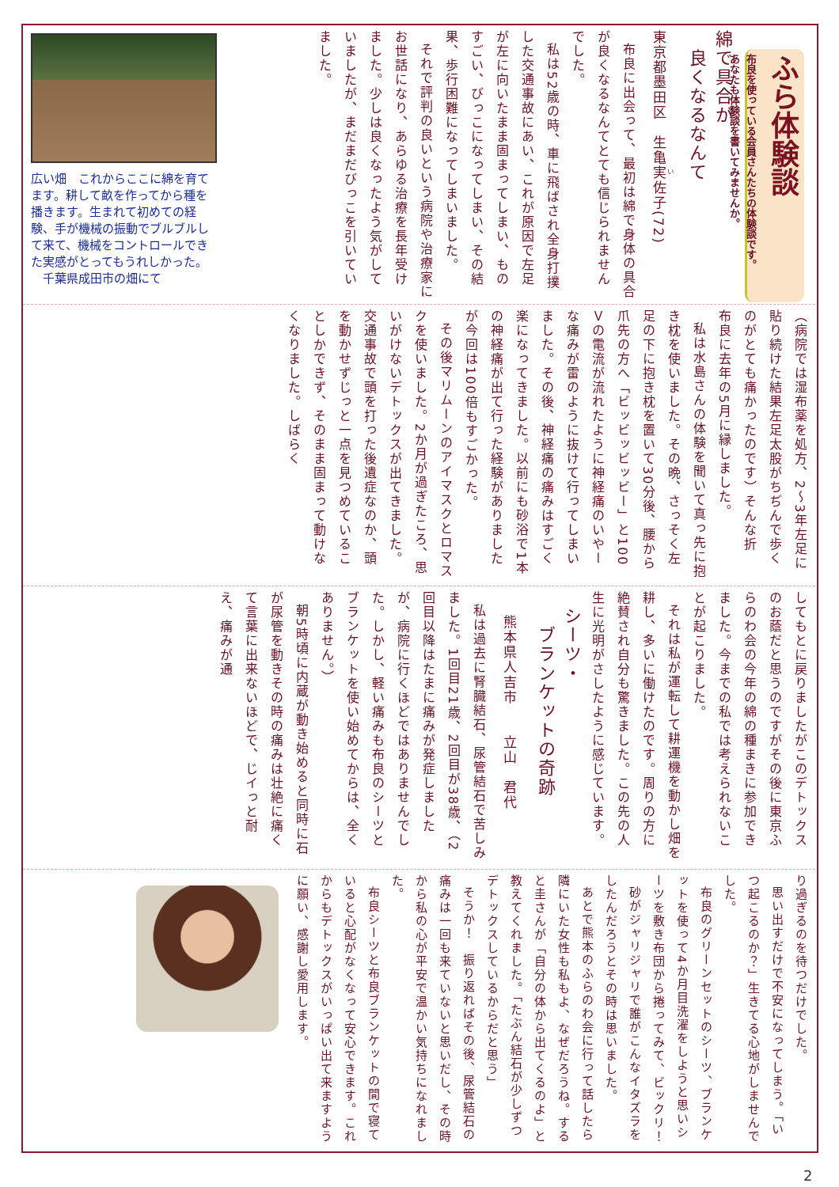ふら体験談
布良を使っている会員さんたちの体験談です。
あなたも体験談を書いてみませんか。
綿で具合が
　良くなるなんて
東京都墨田区　生亀実佐子(72)
布良に出会って、最初は綿で身体の具合が良くなるなんてとても信じられませんでした。
私は52歳の時、車に飛ばされ全身打撲した交通事故にあい、これが原因で左足が左に向いたまま固まってしまい、ものすごい、びっこになってしまい、その結果、歩行困難になってしまいました。
それで評判の良いという病院や治療家にお世話になり、あらゆる治療を長年受けました。少しは良くなったよう気がしていましたが、まだまだびっこを引いていました。
広い畑　これからここに綿を育てます。耕して畝を作ってから種を播きます。生まれて初めての経験、手が機械の振動でブルブルして来て、機械をコントロールできた実感がとってもうれしかった。
　千葉県成田市の畑にて
（病院では湿布薬を処方、2～3年左足に貼り続けた結果左足太股がちぢんで歩くのがとても痛かったのです）そんな折　布良に去年の5月に縁しました。
私は水島さんの体験を聞いて真っ先に抱き枕を使いました。その晩、さっそく左足の下に抱き枕を置いて30分後、腰から爪先の方へ「ビッビッビッビー」と100Ｖの電流が流れたように神経痛のいやーな痛みが雷のように抜けて行ってしまいました。その後、神経痛の痛みはすごく楽になってきました。以前にも砂浴で1本の神経痛が出て行った経験がありましたが今回は100倍もすごかった。
その後マリムーンのアイマスクとロマスクを使いました。2か月が過ぎたころ、思いがけないデトックスが出てきました。交通事故で頭を打った後遺症なのか、頭を動かせずじっと一点を見つめていることしかできず、そのまま固まって動けなくなりました。しばらく
してもとに戻りましたがこのデトックスのお蔭だと思うのですがその後に東京ふらのわ会の今年の綿の種まきに参加できました。今までの私では考えられないことが起こりました。
それは私が運転して耕運機を動かし畑を耕し、多いに働けたのです。周りの方に絶賛され自分も驚きました。この先の人生に光明がさしたように感じています。
シーツ・
　ブランケットの奇跡
熊本県人吉市　　立山　君代
私は過去に腎臓結石、尿管結石で苦しみました。1回目21歳、2回目が38歳、（2回目以降はたまに痛みが発症しましたが、病院に行くほどではありませんでした。しかし、軽い痛みも布良のシーツとブランケットを使い始めてからは、全くありません。）
朝5時頃に内蔵が動き始めると同時に石が尿管を動きその時の痛みは壮絶に痛くて言葉に出来ないほどで、じイっと耐え、痛みが通
り過ぎるのを待つだけでした。
思い出すだけで不安になってしまう。「いつ起こるのか？」生きてる心地がしませんでした。
布良のグリーンセットのシーツ、ブランケットを使って4か月目洗濯をしようと思いシーツを敷き布団から捲ってみて、ビックリ！
砂がジャリジャリで誰がこんなイタズラをしたんだろうとその時は思いました。
あとで熊本のふらのわ会に行って話したら隣にいた女性も私もよ、なぜだろうね。すると圭さんが「自分の体から出てくるのよ」と教えてくれました。「たぶん結石が少しずつデトックスしているからだと思う」
そうか！　振り返ればその後、尿管結石の痛みは一回も来ていないと思いだし、その時から私の心が平安で温かい気持ちになれました。
布良シーツと布良ブランケットの間で寝ていると心配がなくなって安心できます。これからもデトックスがいっぱい出て来ますように願い、感謝し愛用します。
2